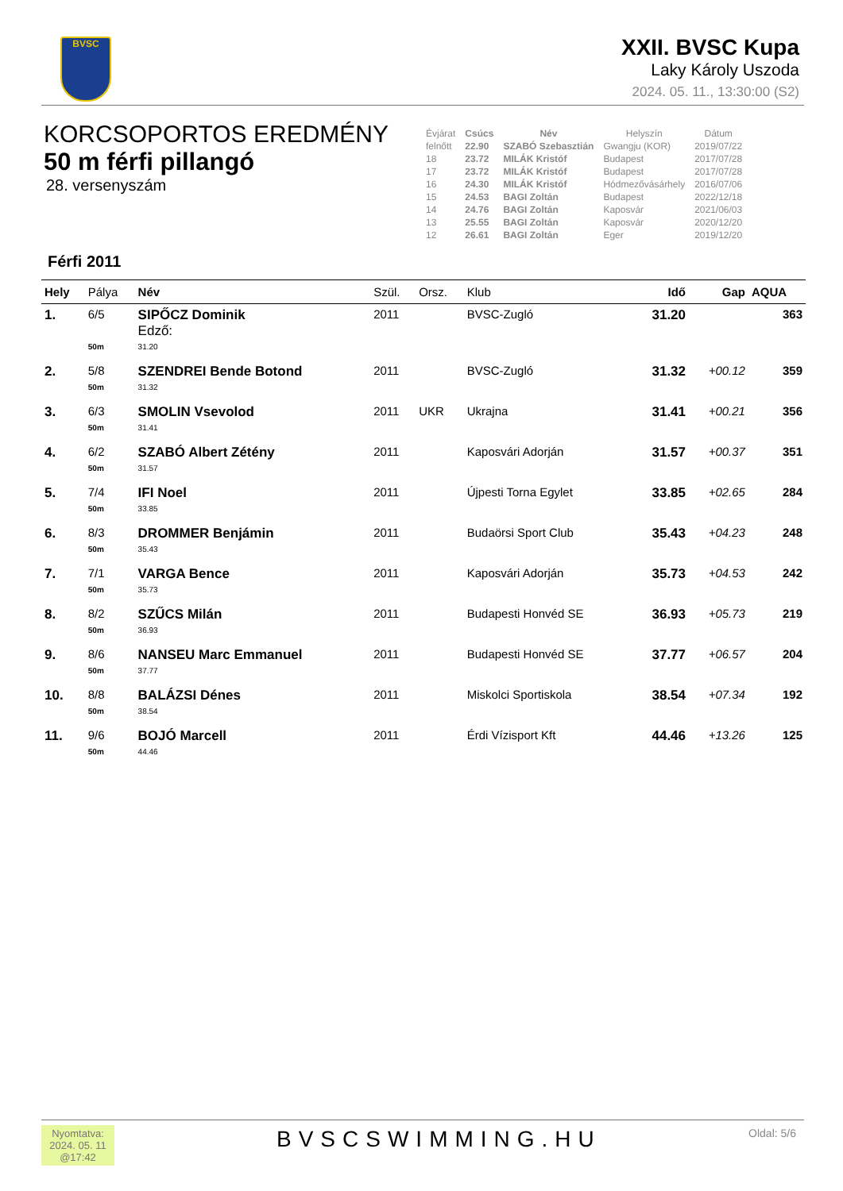BVSC
XXII. BVSC Kupa
Laky Károly Uszoda
2024. 05. 11., 13:30:00 (S2)
KORCSOPORTOS EREDMÉNY
50 m férfi pillangó
28. versenyszám
| Évjárat | Csúcs | Név | Helyszín | Dátum |
| --- | --- | --- | --- | --- |
| felnőtt | 22.90 | SZABÓ Szebasztián | Gwangju (KOR) | 2019/07/22 |
| 18 | 23.72 | MILÁK Kristóf | Budapest | 2017/07/28 |
| 17 | 23.72 | MILÁK Kristóf | Budapest | 2017/07/28 |
| 16 | 24.30 | MILÁK Kristóf | Hódmezővásárhely | 2016/07/06 |
| 15 | 24.53 | BAGI Zoltán | Budapest | 2022/12/18 |
| 14 | 24.76 | BAGI Zoltán | Kaposvár | 2021/06/03 |
| 13 | 25.55 | BAGI Zoltán | Kaposvár | 2020/12/20 |
| 12 | 26.61 | BAGI Zoltán | Eger | 2019/12/20 |
Férfi 2011
| Hely | Pálya | Név | Szül. | Orsz. | Klub | Idő | Gap | AQUA |
| --- | --- | --- | --- | --- | --- | --- | --- | --- |
| 1. | 6/5 | SIPŐCZ Dominik Edző: | 2011 | | BVSC-Zugló | 31.20 | | 363 |
| | 50m | 31.20 | | | | | | |
| 2. | 5/8 | SZENDREI Bende Botond | 2011 | | BVSC-Zugló | 31.32 | +00.12 | 359 |
| | 50m | 31.32 | | | | | | |
| 3. | 6/3 | SMOLIN Vsevolod | 2011 | UKR | Ukrajna | 31.41 | +00.21 | 356 |
| | 50m | 31.41 | | | | | | |
| 4. | 6/2 | SZABÓ Albert Zétény | 2011 | | Kaposvári Adorján | 31.57 | +00.37 | 351 |
| | 50m | 31.57 | | | | | | |
| 5. | 7/4 | IFI Noel | 2011 | | Újpesti Torna Egylet | 33.85 | +02.65 | 284 |
| | 50m | 33.85 | | | | | | |
| 6. | 8/3 | DROMMER Benjámin | 2011 | | Budaörsi Sport Club | 35.43 | +04.23 | 248 |
| | 50m | 35.43 | | | | | | |
| 7. | 7/1 | VARGA Bence | 2011 | | Kaposvári Adorján | 35.73 | +04.53 | 242 |
| | 50m | 35.73 | | | | | | |
| 8. | 8/2 | SZŰCS Milán | 2011 | | Budapesti Honvéd SE | 36.93 | +05.73 | 219 |
| | 50m | 36.93 | | | | | | |
| 9. | 8/6 | NANSEU Marc Emmanuel | 2011 | | Budapesti Honvéd SE | 37.77 | +06.57 | 204 |
| | 50m | 37.77 | | | | | | |
| 10. | 8/8 | BALÁZSI Dénes | 2011 | | Miskolci Sportiskola | 38.54 | +07.34 | 192 |
| | 50m | 38.54 | | | | | | |
| 11. | 9/6 | BOJÓ Marcell | 2011 | | Érdi Vízisport Kft | 44.46 | +13.26 | 125 |
| | 50m | 44.46 | | | | | | |
Nyomtatva:
2024. 05. 11
@17:42
BVSCSWIMMING.HU Oldal: 5/6